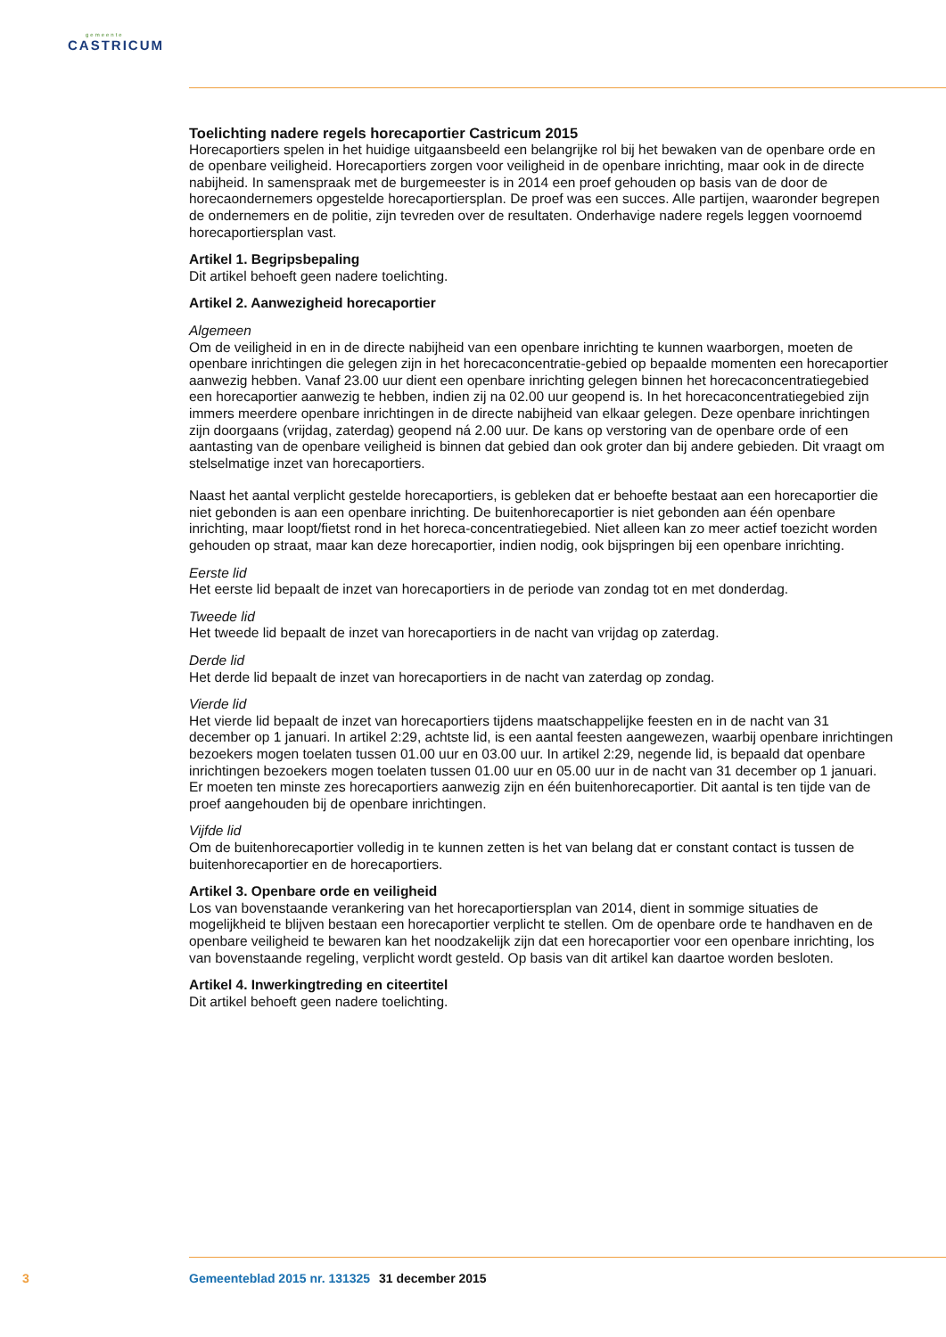gemeente
CASTRICUM
Toelichting nadere regels horecaportier Castricum 2015
Horecaportiers spelen in het huidige uitgaansbeeld een belangrijke rol bij het bewaken van de openbare orde en de openbare veiligheid. Horecaportiers zorgen voor veiligheid in de openbare inrichting, maar ook in de directe nabijheid. In samenspraak met de burgemeester is in 2014 een proef gehouden op basis van de door de horecaondernemers opgestelde horecaportiersplan. De proef was een succes. Alle partijen, waaronder begrepen de ondernemers en de politie, zijn tevreden over de resultaten. Onderhavige nadere regels leggen voornoemd horecaportiersplan vast.
Artikel 1. Begripsbepaling
Dit artikel behoeft geen nadere toelichting.
Artikel 2. Aanwezigheid horecaportier
Algemeen
Om de veiligheid in en in de directe nabijheid van een openbare inrichting te kunnen waarborgen, moeten de openbare inrichtingen die gelegen zijn in het horecaconcentratie-gebied op bepaalde momenten een horecaportier aanwezig hebben. Vanaf 23.00 uur dient een openbare inrichting gelegen binnen het horecaconcentratiegebied een horecaportier aanwezig te hebben, indien zij na 02.00 uur geopend is. In het horecaconcentratiegebied zijn immers meerdere openbare inrichtingen in de directe nabijheid van elkaar gelegen. Deze openbare inrichtingen zijn doorgaans (vrijdag, zaterdag) geopend ná 2.00 uur. De kans op verstoring van de openbare orde of een aantasting van de openbare veiligheid is binnen dat gebied dan ook groter dan bij andere gebieden. Dit vraagt om stelselmatige inzet van horecaportiers.
Naast het aantal verplicht gestelde horecaportiers, is gebleken dat er behoefte bestaat aan een horecaportier die niet gebonden is aan een openbare inrichting. De buitenhorecaportier is niet gebonden aan één openbare inrichting, maar loopt/fietst rond in het horeca-concentratiegebied. Niet alleen kan zo meer actief toezicht worden gehouden op straat, maar kan deze horecaportier, indien nodig, ook bijspringen bij een openbare inrichting.
Eerste lid
Het eerste lid bepaalt de inzet van horecaportiers in de periode van zondag tot en met donderdag.
Tweede lid
Het tweede lid bepaalt de inzet van horecaportiers in de nacht van vrijdag op zaterdag.
Derde lid
Het derde lid bepaalt de inzet van horecaportiers in de nacht van zaterdag op zondag.
Vierde lid
Het vierde lid bepaalt de inzet van horecaportiers tijdens maatschappelijke feesten en in de nacht van 31 december op 1 januari. In artikel 2:29, achtste lid, is een aantal feesten aangewezen, waarbij openbare inrichtingen bezoekers mogen toelaten tussen 01.00 uur en 03.00 uur. In artikel 2:29, negende lid, is bepaald dat openbare inrichtingen bezoekers mogen toelaten tussen 01.00 uur en 05.00 uur in de nacht van 31 december op 1 januari. Er moeten ten minste zes horecaportiers aanwezig zijn en één buitenhorecaportier. Dit aantal is ten tijde van de proef aangehouden bij de openbare inrichtingen.
Vijfde lid
Om de buitenhorecaportier volledig in te kunnen zetten is het van belang dat er constant contact is tussen de buitenhorecaportier en de horecaportiers.
Artikel 3. Openbare orde en veiligheid
Los van bovenstaande verankering van het horecaportiersplan van 2014, dient in sommige situaties de mogelijkheid te blijven bestaan een horecaportier verplicht te stellen. Om de openbare orde te handhaven en de openbare veiligheid te bewaren kan het noodzakelijk zijn dat een horecaportier voor een openbare inrichting, los van bovenstaande regeling, verplicht wordt gesteld. Op basis van dit artikel kan daartoe worden besloten.
Artikel 4. Inwerkingtreding en citeertitel
Dit artikel behoeft geen nadere toelichting.
3 Gemeenteblad 2015 nr. 131325 31 december 2015